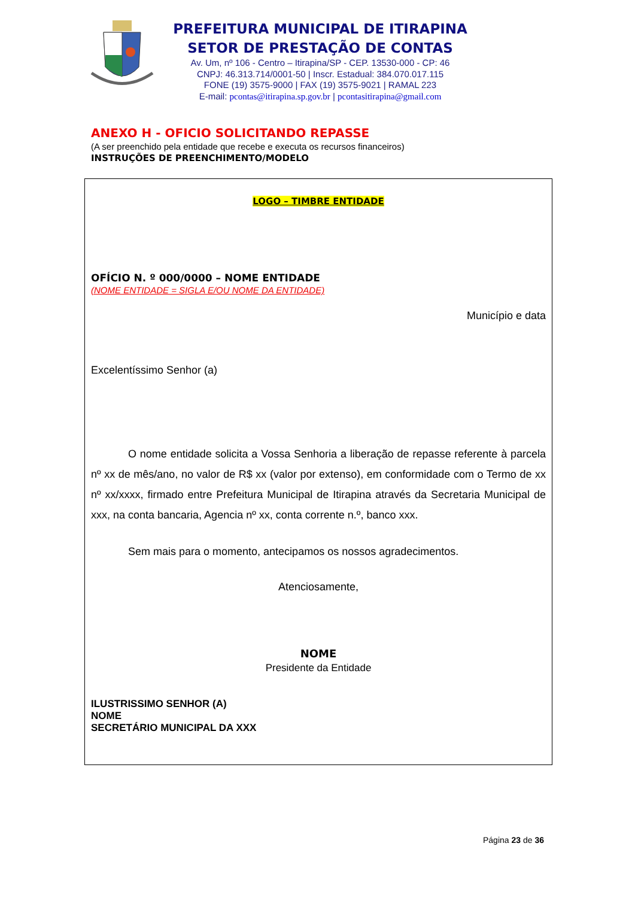PREFEITURA MUNICIPAL DE ITIRAPINA
SETOR DE PRESTAÇÃO DE CONTAS
Av. Um, nº 106 - Centro – Itirapina/SP - CEP. 13530-000 - CP: 46
CNPJ: 46.313.714/0001-50 | Inscr. Estadual: 384.070.017.115
FONE (19) 3575-9000 | FAX (19) 3575-9021 | RAMAL 223
E-mail: pcontas@itirapina.sp.gov.br | pcontasitirapina@gmail.com
ANEXO H - OFICIO SOLICITANDO REPASSE
(A ser preenchido pela entidade que recebe e executa os recursos financeiros)
INSTRUÇÕES DE PREENCHIMENTO/MODELO
LOGO – TIMBRE ENTIDADE
OFÍCIO N. º 000/0000 – NOME ENTIDADE
(NOME ENTIDADE = SIGLA E/OU NOME DA ENTIDADE)
Município e data
Excelentíssimo Senhor (a)
O nome entidade solicita a Vossa Senhoria a liberação de repasse referente à parcela nº xx de mês/ano, no valor de R$ xx (valor por extenso), em conformidade com o Termo de xx nº xx/xxxx, firmado entre Prefeitura Municipal de Itirapina através da Secretaria Municipal de xxx, na conta bancaria, Agencia nº xx, conta corrente n.º, banco xxx.
Sem mais para o momento, antecipamos os nossos agradecimentos.
Atenciosamente,
NOME
Presidente da Entidade
ILUSTRISSIMO SENHOR (A)
NOME
SECRETÁRIO MUNICIPAL DA XXX
Página 23 de 36